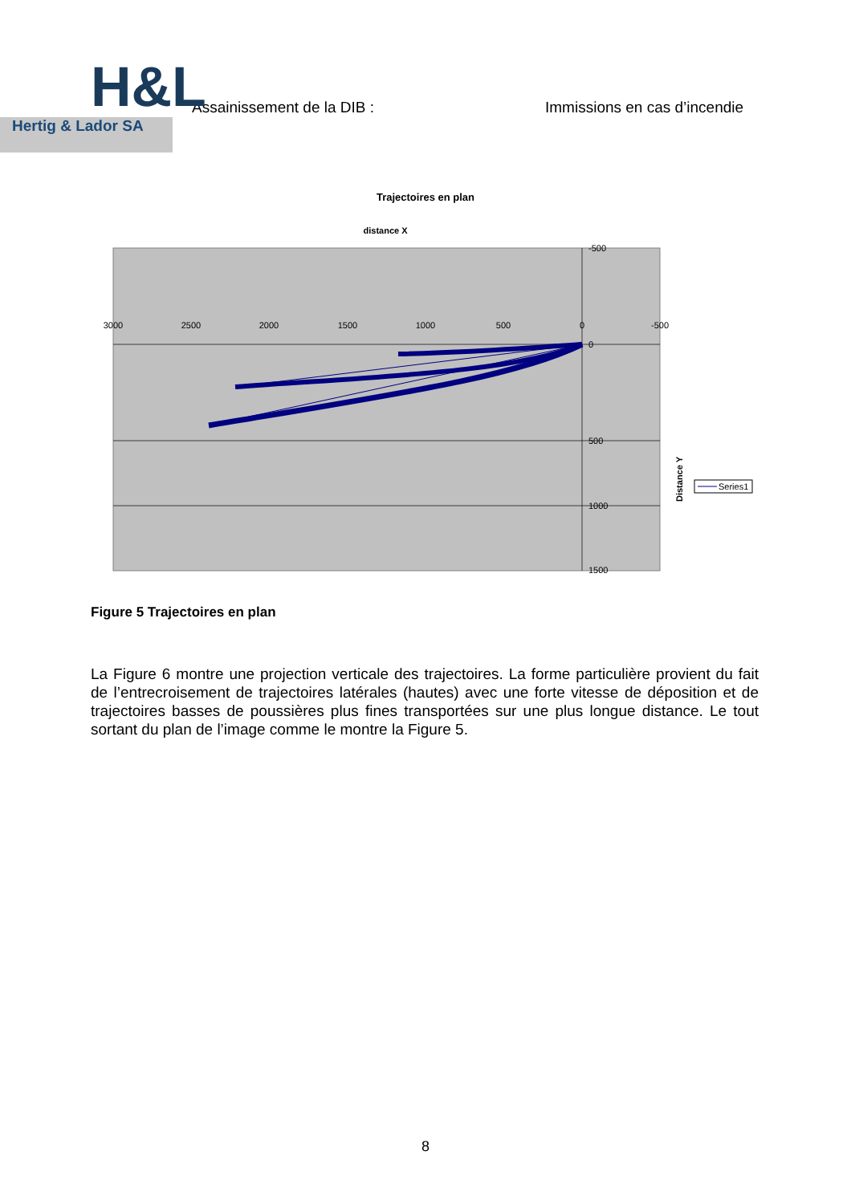H&L
Hertig & Lador SA
Assainissement de la DIB : Immissions en cas d’incendie
Trajectoires en plan
distance X
3000
2500
2000
1500
1000
500
0
-500
-500
0
500
1000
1500
Distance Y
Series1
Figure 5 Trajectoires en plan
La Figure 6 montre une projection verticale des trajectoires. La forme particulière provient du fait de l’entrecroisement de trajectoires latérales (hautes) avec une forte vitesse de déposition et de trajectoires basses de poussières plus fines transportées sur une plus longue distance. Le tout sortant du plan de l’image comme le montre la Figure 5.
8